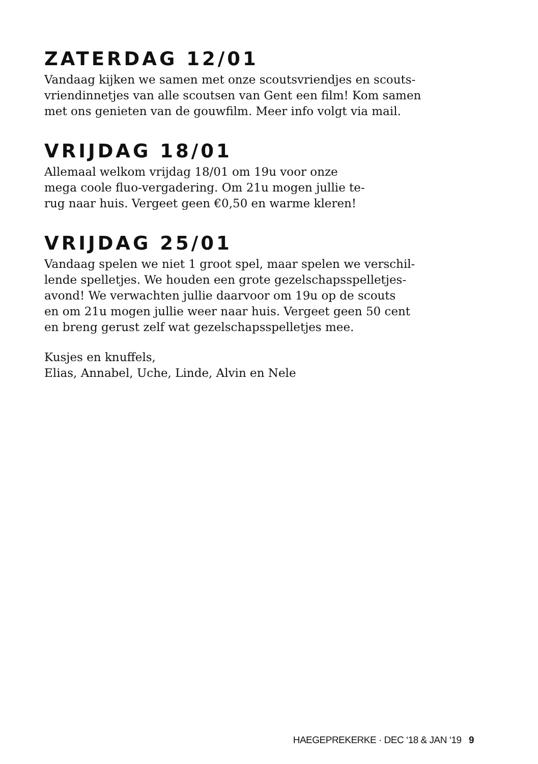ZATERDAG 12/01
Vandaag kijken we samen met onze scoutsvriendjes en scouts-
vriendinnetjes van alle scoutsen van Gent een film! Kom samen
met ons genieten van de gouwfilm. Meer info volgt via mail.
VRIJDAG 18/01
Allemaal welkom vrijdag 18/01 om 19u voor onze
mega coole fluo-vergadering. Om 21u mogen jullie te-
rug naar huis. Vergeet geen €0,50 en warme kleren!
VRIJDAG 25/01
Vandaag spelen we niet 1 groot spel, maar spelen we verschil-
lende spelletjes. We houden een grote gezelschapsspelletjes-
avond! We verwachten jullie daarvoor om 19u op de scouts
en om 21u mogen jullie weer naar huis. Vergeet geen 50 cent
en breng gerust zelf wat gezelschapsspelletjes mee.
Kusjes en knuffels,
Elias, Annabel, Uche, Linde, Alvin en Nele
HAEGEPREKERKE · DEC ‘18 & JAN ‘19 9